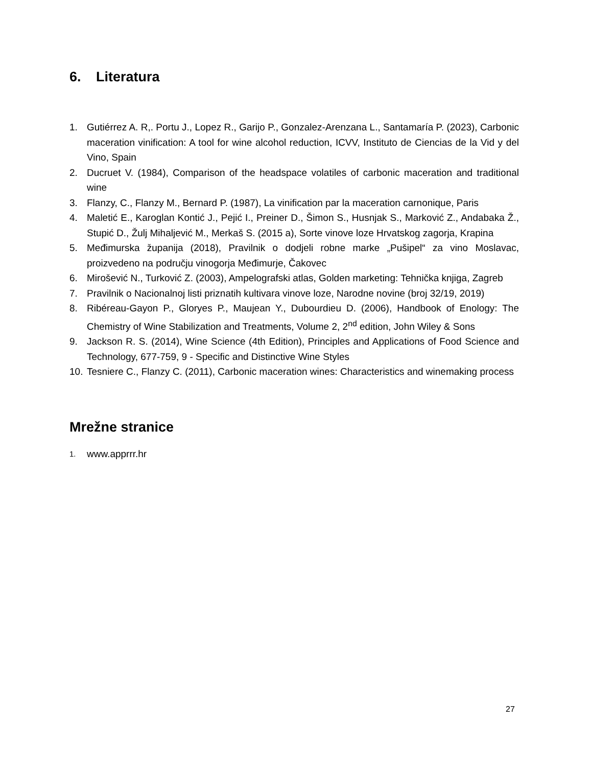6. Literatura
1. Gutiérrez A. R,. Portu J., Lopez R., Garijo P., Gonzalez-Arenzana L., Santamaría P. (2023), Carbonic maceration vinification: A tool for wine alcohol reduction, ICVV, Instituto de Ciencias de la Vid y del Vino, Spain
2. Ducruet V. (1984), Comparison of the headspace volatiles of carbonic maceration and traditional wine
3. Flanzy, C., Flanzy M., Bernard P. (1987), La vinification par la maceration carnonique, Paris
4. Maletić E., Karoglan Kontić J., Pejić I., Preiner D., Šimon S., Husnjak S., Marković Z., Andabaka Ž., Stupić D., Žulj Mihaljević M., Merkaš S. (2015 a), Sorte vinove loze Hrvatskog zagorja, Krapina
5. Međimurska županija (2018), Pravilnik o dodjeli robne marke „Pušipel“ za vino Moslavac, proizvedeno na području vinogorja Međimurje, Čakovec
6. Mirošević N., Turković Z. (2003), Ampelografski atlas, Golden marketing: Tehnička knjiga, Zagreb
7. Pravilnik o Nacionalnoj listi priznatih kultivara vinove loze, Narodne novine (broj 32/19, 2019)
8. Ribéreau-Gayon P., Gloryes P., Maujean Y., Dubourdieu D. (2006), Handbook of Enology: The Chemistry of Wine Stabilization and Treatments, Volume 2, 2<sup>nd</sup> edition, John Wiley & Sons
9. Jackson R. S. (2014), Wine Science (4th Edition), Principles and Applications of Food Science and Technology, 677-759, 9 - Specific and Distinctive Wine Styles
10.
Tesniere C., Flanzy C. (2011), Carbonic maceration wines: Characteristics and winemaking process
Mrežne stranice
1.
www.apprrr.hr
27